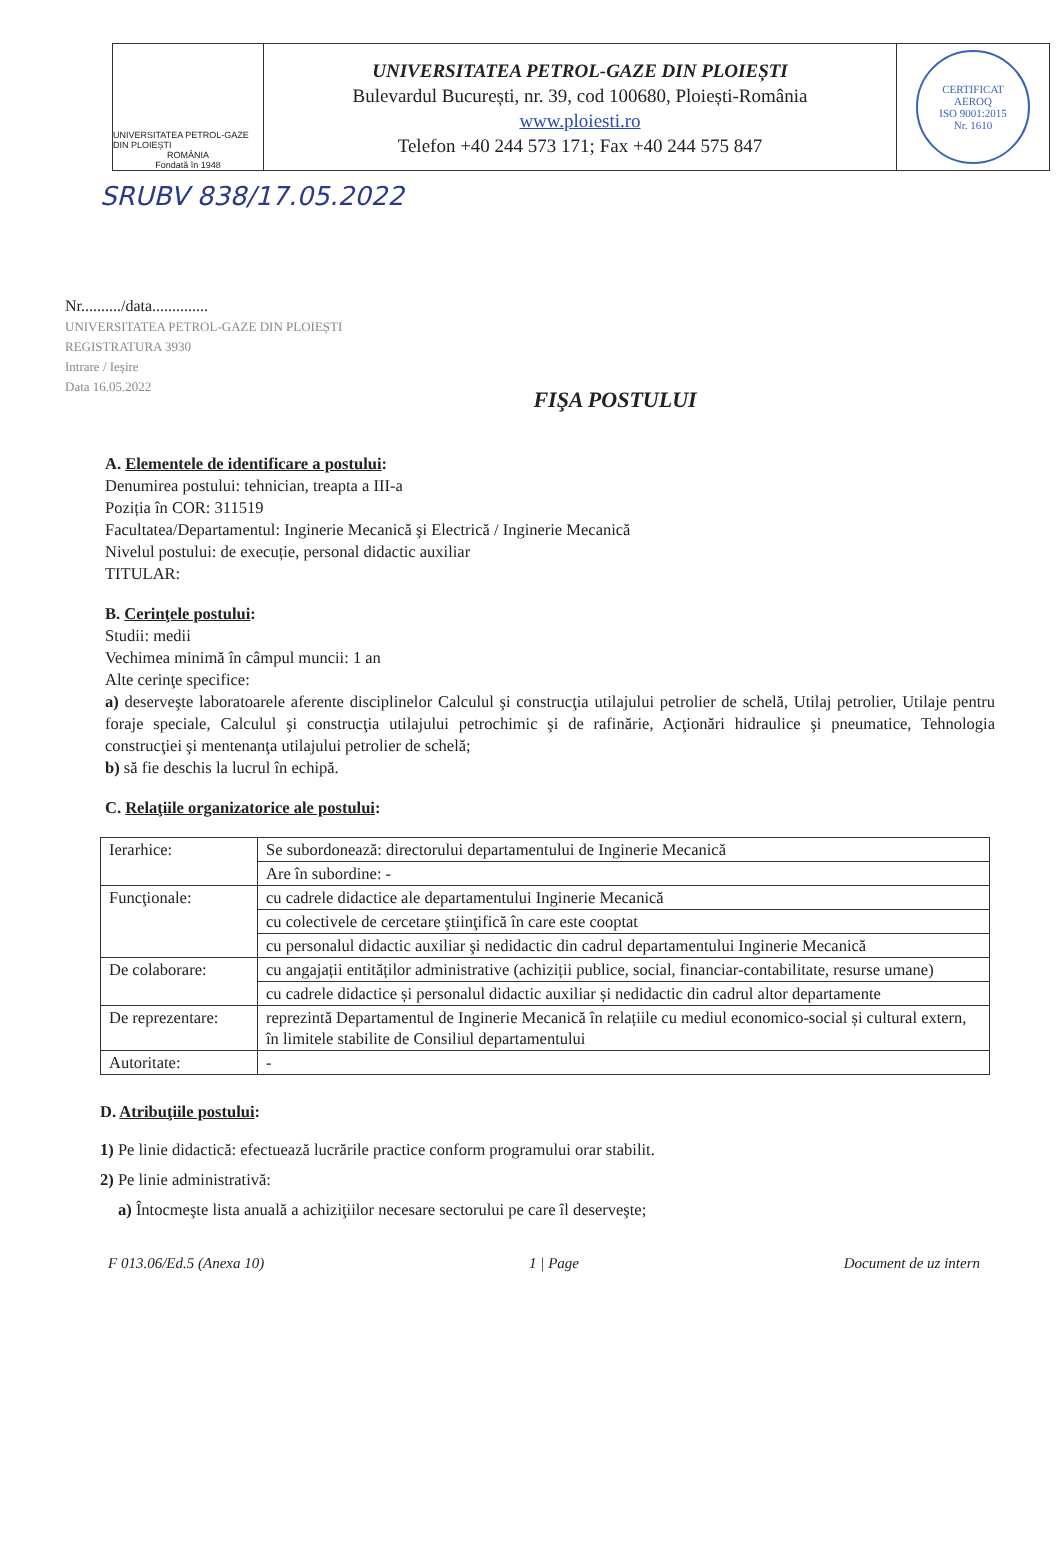UNIVERSITATEA PETROL-GAZE DIN PLOIEȘTI
ROMÂNIA
Fondată în 1948
UNIVERSITATEA PETROL-GAZE DIN PLOIEȘTI
Bulevardul București, nr. 39, cod 100680, Ploiești-România
www.ploiesti.ro
Telefon +40 244 573 171; Fax +40 244 575 847
CERTIFICAT
AEROQ
ISO 9001:2015
Nr. 1610
SRUBV 838/17.05.2022
Nr........../data..............
UNIVERSITATEA PETROL-GAZE DIN PLOIEȘTI
REGISTRATURA 3930
Intrare / Ieșire
Data 16.05.2022
FIŞA POSTULUI
A. Elementele de identificare a postului:
Denumirea postului: tehnician, treapta a III-a
Poziția în COR: 311519
Facultatea/Departamentul: Inginerie Mecanică şi Electrică / Inginerie Mecanică
Nivelul postului: de execuție, personal didactic auxiliar
TITULAR:
B. Cerinţele postului:
Studii: medii
Vechimea minimă în câmpul muncii: 1 an
Alte cerinţe specifice:
a) deserveşte laboratoarele aferente disciplinelor Calculul şi construcţia utilajului petrolier de schelă, Utilaj petrolier, Utilaje pentru foraje speciale, Calculul şi construcţia utilajului petrochimic şi de rafinărie, Acţionări hidraulice şi pneumatice, Tehnologia construcţiei şi mentenanţa utilajului petrolier de schelă;
b) să fie deschis la lucrul în echipă.
C. Relaţiile organizatorice ale postului:
| Ierarhice: | Se subordonează: directorului departamentului de Inginerie Mecanică |
| | Are în subordine: - |
| Funcţionale: | cu cadrele didactice ale departamentului Inginerie Mecanică |
| | cu colectivele de cercetare ştiinţifică în care este cooptat |
| | cu personalul didactic auxiliar şi nedidactic din cadrul departamentului Inginerie Mecanică |
| De colaborare: | cu angajații entităților administrative (achiziții publice, social, financiar-contabilitate, resurse umane) |
| | cu cadrele didactice și personalul didactic auxiliar și nedidactic din cadrul altor departamente |
| De reprezentare: | reprezintă Departamentul de Inginerie Mecanică în relațiile cu mediul economico-social și cultural extern, în limitele stabilite de Consiliul departamentului |
| Autoritate: | - |
D. Atribuţiile postului:
1) Pe linie didactică: efectuează lucrările practice conform programului orar stabilit.
2) Pe linie administrativă:
a) Întocmeşte lista anuală a achiziţiilor necesare sectorului pe care îl deserveşte;
F 013.06/Ed.5 (Anexa 10) 1 | Page Document de uz intern